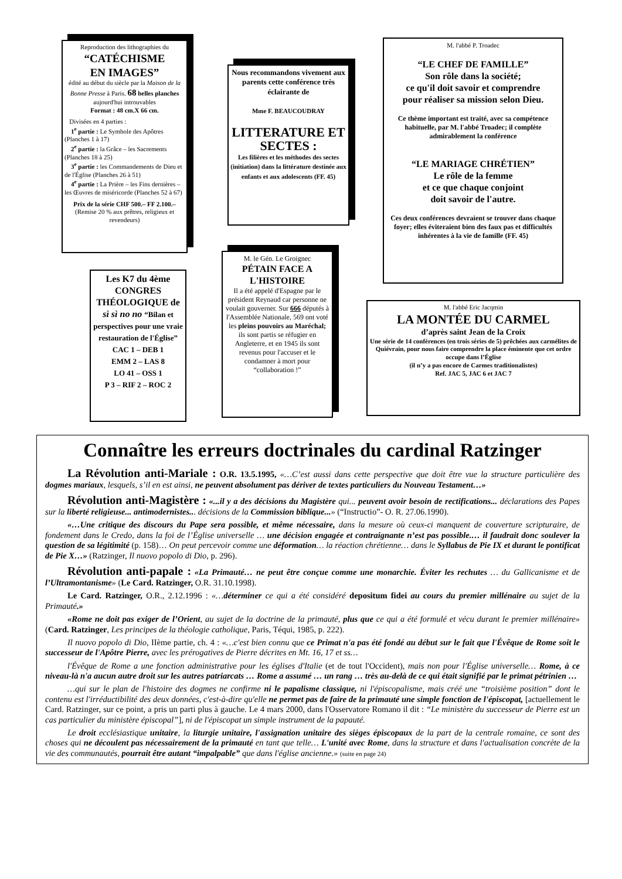Reproduction des lithographies du
“CATÉCHISME
EN IMAGES”
édité au début du siècle par la Maison de la Bonne Presse à Paris. 68 belles planches aujourd'hui introuvables
Format : 48 cm.X 66 cm.
Divisées en 4 parties :
1<sup>e</sup> partie : Le Symbole des Apôtres (Planches 1 à 17)
2<sup>e</sup> partie : la Grâce – les Sacrements (Planches 18 à 25)
3<sup>e</sup> partie : les Commandements de Dieu et de l'Église (Planches 26 à 51)
4<sup>e</sup> partie : La Prière – les Fins dernières – les Œuvres de miséricorde (Planches 52 à 67)
Prix de la série CHF 500.– FF 2.100.–
(Remise 20 % aux prêtres, religieux et revendeurs)
Nous recommandons vivement aux parents cette conférence très éclairante de
Mme F. BEAUCOUDRAY
LITTERATURE ET SECTES :
Les filières et les méthodes des sectes (initiation) dans la littérature destinée aux enfants et aux adolescents (FF. 45)
M. l'abbé P. Troadec
“LE CHEF DE FAMILLE”
Son rôle dans la société;
ce qu'il doit savoir et comprendre
pour réaliser sa mission selon Dieu.
Ce thème important est traité, avec sa compétence habituelle, par M. l'abbé Troadec; il complète admirablement la conférence
“LE MARIAGE CHRÉTIEN”
Le rôle de la femme
et ce que chaque conjoint
doit savoir de l'autre.
Ces deux conférences devraient se trouver dans chaque foyer; elles éviteraient bien des faux pas et difficultés inhérentes à la vie de famille (FF. 45)
Les K7 du 4ème CONGRES THÉOLOGIQUE de sì sì no no “Bilan et perspectives pour une vraie restauration de l'Église”
CAC 1 – DEB 1
EMM 2 – LAS 8
LO 41 – OSS 1
P 3 – RIF 2 – ROC 2
M. le Gén. Le Groignec
PÉTAIN FACE A L'HISTOIRE
Il a été appelé d'Espagne par le président Reynaud car personne ne voulait gouverner. Sur 666 députés à l'Assemblée Nationale, 569 ont voté les pleins pouvoirs au Maréchal; ils sont partis se réfugier en Angleterre, et en 1945 ils sont revenus pour l'accuser et le condamner à mort pour “collaboration !”
M. l'abbé Eric Jacqmin
LA MONTÉE DU CARMEL
d’après saint Jean de la Croix
Une série de 14 conférences (en trois séries de 5) prêchées aux carmélites de Quiévrain, pour nous faire comprendre la place éminente que cet ordre occupe dans l’Église
(il n’y a pas encore de Carmes traditionalistes)
Ref. JAC 5, JAC 6 et JAC 7
Connaître les erreurs doctrinales du cardinal Ratzinger
La Révolution anti-Mariale : O.R. 13.5.1995, «…C’est aussi dans cette perspective que doit être vue la structure particulière des dogmes mariaux, lesquels, s’il en est ainsi, ne peuvent absolument pas dériver de textes particuliers du Nouveau Testament…»
Révolution anti-Magistère : «...il y a des décisions du Magistère qui... peuvent avoir besoin de rectifications... déclarations des Papes sur la liberté religieuse... antimodernistes... décisions de la Commission biblique...» (“Instructio”- O. R. 27.06.1990).
«…Une critique des discours du Pape sera possible, et même nécessaire, dans la mesure où ceux-ci manquent de couverture scripturaire, de fondement dans le Credo, dans la foi de l’Église universelle … une décision engagée et contraignante n’est pas possible.… il faudrait donc soulever la question de sa légitimité (p. 158)… On peut percevoir comme une déformation… la réaction chrétienne… dans le Syllabus de Pie IX et durant le pontificat de Pie X…» (Ratzinger, Il nuovo popolo di Dio, p. 296).
Révolution anti-papale : «La Primauté… ne peut être conçue comme une monarchie. Éviter les rechutes … du Gallicanisme et de l’Ultramontanisme» (Le Card. Ratzinger, O.R. 31.10.1998).
Le Card. Ratzinger, O.R., 2.12.1996 : «…déterminer ce qui a été considéré depositum fidei au cours du premier millénaire au sujet de la Primauté.»
«Rome ne doit pas exiger de l’Orient, au sujet de la doctrine de la primauté, plus que ce qui a été formulé et vécu durant le premier millénaire» (Card. Ratzinger, Les principes de la théologie catholique, Paris, Téqui, 1985, p. 222).
Il nuovo popolo di Dio, IIème partie, ch. 4 : «…c'est bien connu que ce Primat n'a pas été fondé au début sur le fait que l'Évêque de Rome soit le successeur de l'Apôtre Pierre, avec les prérogatives de Pierre décrites en Mt. 16, 17 et ss…
l'Évêque de Rome a une fonction administrative pour les églises d'Italie (et de tout l'Occident), mais non pour l'Église universelle… Rome, à ce niveau-là n'a aucun autre droit sur les autres patriarcats … Rome a assumé … un rang … très au-delà de ce qui était signifié par le primat pétrinien …
…qui sur le plan de l'histoire des dogmes ne confirme ni le papalisme classique, ni l'épiscopalisme, mais créé une “troisième position” dont le contenu est l'irréductibilité des deux données, c'est-à-dire qu'elle ne permet pas de faire de la primauté une simple fonction de l'épiscopat, [actuellement le Card. Ratzinger, sur ce point, a pris un parti plus à gauche. Le 4 mars 2000, dans l'Osservatore Romano il dit : “Le ministère du successeur de Pierre est un cas particulier du ministère épiscopal”], ni de l'épiscopat un simple instrument de la papauté.
Le droit ecclésiastique unitaire, la liturgie unitaire, l'assignation unitaire des sièges épiscopaux de la part de la centrale romaine, ce sont des choses qui ne découlent pas nécessairement de la primauté en tant que telle… L'unité avec Rome, dans la structure et dans l'actualisation concrète de la vie des communautés, pourrait être autant “impalpable” que dans l'église ancienne.» (suite en page 24)